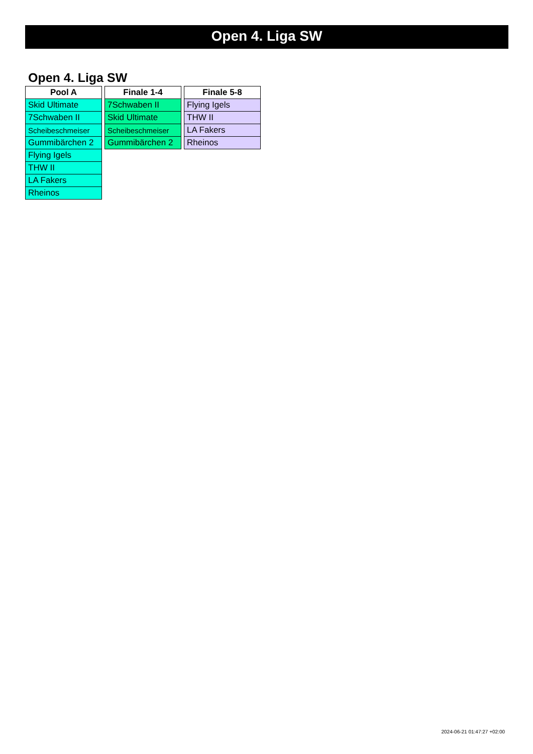Open 4. Liga SW
Open 4. Liga SW
| Pool A |
| --- |
| Skid Ultimate |
| 7Schwaben II |
| Scheibeschmeiser |
| Gummibärchen 2 |
| Flying Igels |
| THW II |
| LA Fakers |
| Rheinos |
| Finale 1-4 |
| --- |
| 7Schwaben II |
| Skid Ultimate |
| Scheibeschmeiser |
| Gummibärchen 2 |
| Finale 5-8 |
| --- |
| Flying Igels |
| THW II |
| LA Fakers |
| Rheinos |
2024-06-21 01:47:27 +02:00